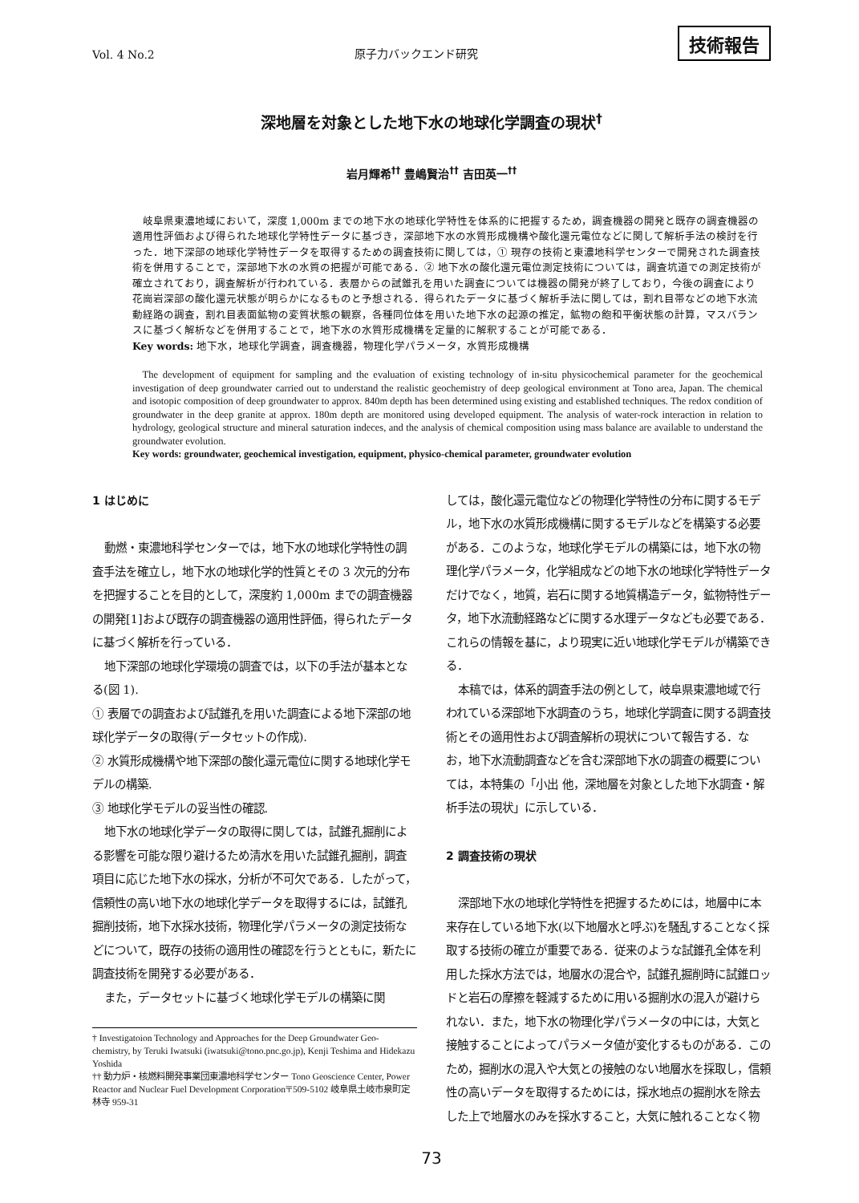Vol. 4 No.2 原子力バックエンド研究 技術報告
深地層を対象とした地下水の地球化学調査の現状<sup>†</sup>
岩月輝希<sup>††</sup> 豊嶋賢治<sup>††</sup> 吉田英一<sup>††</sup>
岐阜県東濃地域において，深度 1,000m までの地下水の地球化学特性を体系的に把握するため，調査機器の開発と既存の調査機器の適用性評価および得られた地球化学特性データに基づき，深部地下水の水質形成機構や酸化還元電位などに関して解析手法の検討を行った．地下深部の地球化学特性データを取得するための調査技術に関しては，① 現存の技術と東濃地科学センターで開発された調査技術を併用することで，深部地下水の水質の把握が可能である．② 地下水の酸化還元電位測定技術については，調査坑道での測定技術が確立されており，調査解析が行われている．表層からの試錐孔を用いた調査については機器の開発が終了しており，今後の調査により花崗岩深部の酸化還元状態が明らかになるものと予想される．得られたデータに基づく解析手法に関しては，割れ目帯などの地下水流動経路の調査，割れ目表面鉱物の変質状態の観察，各種同位体を用いた地下水の起源の推定，鉱物の飽和平衡状態の計算，マスバランスに基づく解析などを併用することで，地下水の水質形成機構を定量的に解釈することが可能である．
Key words: 地下水，地球化学調査，調査機器，物理化学パラメータ，水質形成機構
The development of equipment for sampling and the evaluation of existing technology of in-situ physicochemical parameter for the geochemical investigation of deep groundwater carried out to understand the realistic geochemistry of deep geological environment at Tono area, Japan. The chemical and isotopic composition of deep groundwater to approx. 840m depth has been determined using existing and established techniques. The redox condition of groundwater in the deep granite at approx. 180m depth are monitored using developed equipment. The analysis of water-rock interaction in relation to hydrology, geological structure and mineral saturation indeces, and the analysis of chemical composition using mass balance are available to understand the groundwater evolution.
Key words: groundwater, geochemical investigation, equipment, physico-chemical parameter, groundwater evolution
1 はじめに
動燃・東濃地科学センターでは，地下水の地球化学特性の調査手法を確立し，地下水の地球化学的性質とその 3 次元的分布を把握することを目的として，深度約 1,000m までの調査機器の開発[1]および既存の調査機器の適用性評価，得られたデータに基づく解析を行っている．
地下深部の地球化学環境の調査では，以下の手法が基本となる(図 1).
① 表層での調査および試錐孔を用いた調査による地下深部の地球化学データの取得(データセットの作成).
② 水質形成機構や地下深部の酸化還元電位に関する地球化学モデルの構築.
③ 地球化学モデルの妥当性の確認.
地下水の地球化学データの取得に関しては，試錐孔掘削による影響を可能な限り避けるため清水を用いた試錐孔掘削，調査項目に応じた地下水の採水，分析が不可欠である．したがって，信頼性の高い地下水の地球化学データを取得するには，試錐孔掘削技術，地下水採水技術，物理化学パラメータの測定技術などについて，既存の技術の適用性の確認を行うとともに，新たに調査技術を開発する必要がある．
また，データセットに基づく地球化学モデルの構築に関
† Investigatoion Technology and Approaches for the Deep Groundwater Geo-chemistry, by Teruki Iwatsuki (iwatsuki@tono.pnc.go.jp), Kenji Teshima and Hidekazu Yoshida
†† 動力炉・核燃料開発事業団東濃地科学センター Tono Geoscience Center, Power Reactor and Nuclear Fuel Development Corporation〒509-5102 岐阜県土岐市泉町定林寺 959-31
しては，酸化還元電位などの物理化学特性の分布に関するモデル，地下水の水質形成機構に関するモデルなどを構築する必要がある．このような，地球化学モデルの構築には，地下水の物理化学パラメータ，化学組成などの地下水の地球化学特性データだけでなく，地質，岩石に関する地質構造データ，鉱物特性データ，地下水流動経路などに関する水理データなども必要である．これらの情報を基に，より現実に近い地球化学モデルが構築できる．
本稿では，体系的調査手法の例として，岐阜県東濃地域で行われている深部地下水調査のうち，地球化学調査に関する調査技術とその適用性および調査解析の現状について報告する．なお，地下水流動調査などを含む深部地下水の調査の概要については，本特集の「小出 他，深地層を対象とした地下水調査・解析手法の現状」に示している．
2 調査技術の現状
深部地下水の地球化学特性を把握するためには，地層中に本来存在している地下水(以下地層水と呼ぶ)を騒乱することなく採取する技術の確立が重要である．従来のような試錐孔全体を利用した採水方法では，地層水の混合や，試錐孔掘削時に試錐ロッドと岩石の摩擦を軽減するために用いる掘削水の混入が避けられない．また，地下水の物理化学パラメータの中には，大気と接触することによってパラメータ値が変化するものがある．このため，掘削水の混入や大気との接触のない地層水を採取し，信頼性の高いデータを取得するためには，採水地点の掘削水を除去した上で地層水のみを採水すること，大気に触れることなく物
73